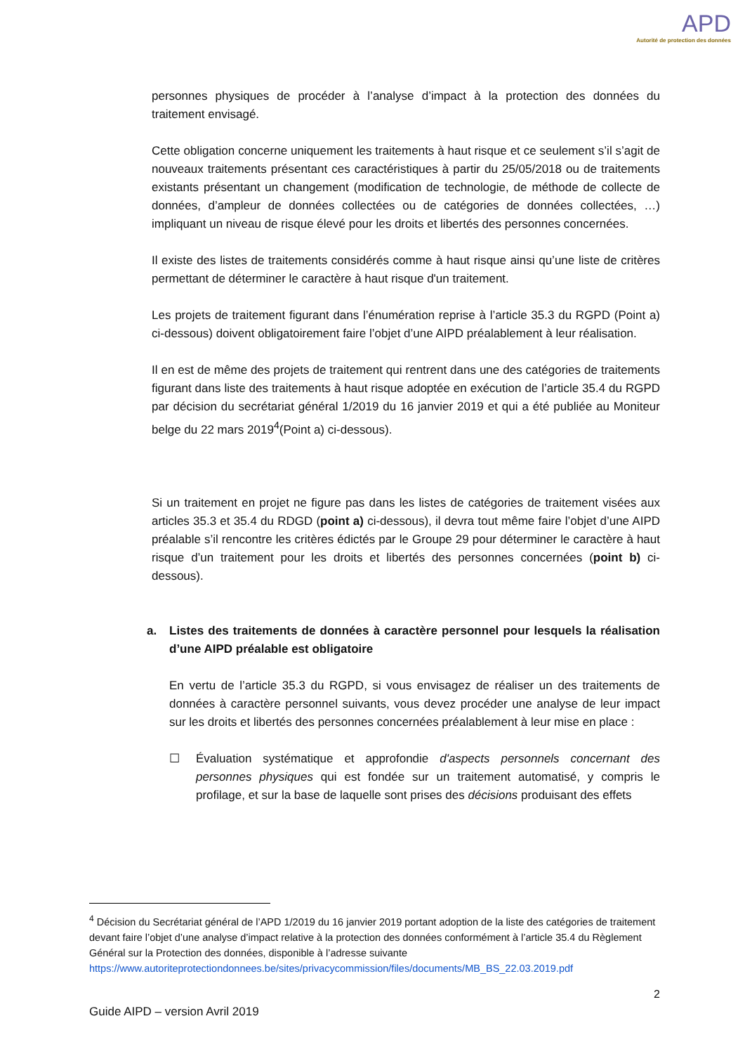APD
Autorité de protection des données
personnes physiques de procéder à l’analyse d’impact à la protection des données du traitement envisagé.
Cette obligation concerne uniquement les traitements à haut risque et ce seulement s’il s’agit de nouveaux traitements présentant ces caractéristiques à partir du 25/05/2018 ou de traitements existants présentant un changement (modification de technologie, de méthode de collecte de données, d’ampleur de données collectées ou de catégories de données collectées, …) impliquant un niveau de risque élevé pour les droits et libertés des personnes concernées.
Il existe des listes de traitements considérés comme à haut risque ainsi qu’une liste de critères permettant de déterminer le caractère à haut risque d'un traitement.
Les projets de traitement figurant dans l’énumération reprise à l’article 35.3 du RGPD (Point a) ci-dessous) doivent obligatoirement faire l’objet d’une AIPD préalablement à leur réalisation.
Il en est de même des projets de traitement qui rentrent dans une des catégories de traitements figurant dans liste des traitements à haut risque adoptée en exécution de l’article 35.4 du RGPD par décision du secrétariat général 1/2019 du 16 janvier 2019 et qui a été publiée au Moniteur belge du 22 mars 2019<sup>4</sup>(Point a) ci-dessous).
Si un traitement en projet ne figure pas dans les listes de catégories de traitement visées aux articles 35.3 et 35.4 du RDGD (point a) ci-dessous), il devra tout même faire l’objet d’une AIPD préalable s’il rencontre les critères édictés par le Groupe 29 pour déterminer le caractère à haut risque d’un traitement pour les droits et libertés des personnes concernées (point b) ci-dessous).
a. Listes des traitements de données à caractère personnel pour lesquels la réalisation d’une AIPD préalable est obligatoire
En vertu de l’article 35.3 du RGPD, si vous envisagez de réaliser un des traitements de données à caractère personnel suivants, vous devez procéder une analyse de leur impact sur les droits et libertés des personnes concernées préalablement à leur mise en place :
☐ Évaluation systématique et approfondie d'aspects personnels concernant des personnes physiques qui est fondée sur un traitement automatisé, y compris le profilage, et sur la base de laquelle sont prises des décisions produisant des effets
<sup>4</sup> Décision du Secrétariat général de l’APD 1/2019 du 16 janvier 2019 portant adoption de la liste des catégories de traitement devant faire l’objet d’une analyse d’impact relative à la protection des données conformément à l’article 35.4 du Règlement Général sur la Protection des données, disponible à l’adresse suivante https://www.autoriteprotectiondonnees.be/sites/privacycommission/files/documents/MB_BS_22.03.2019.pdf
2
Guide AIPD – version Avril 2019